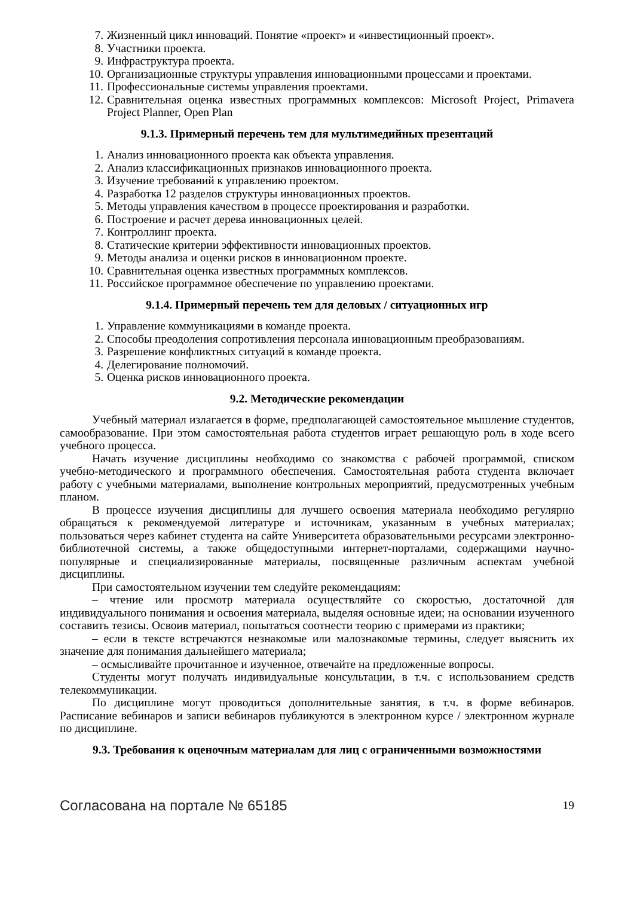7. Жизненный цикл инноваций. Понятие «проект» и «инвестиционный проект».
8. Участники проекта.
9. Инфраструктура проекта.
10. Организационные структуры управления инновационными процессами и проектами.
11. Профессиональные системы управления проектами.
12. Сравнительная оценка известных программных комплексов: Microsoft Project, Primavera Project Planner, Open Plan
9.1.3. Примерный перечень тем для мультимедийных презентаций
1. Анализ инновационного проекта как объекта управления.
2. Анализ классификационных признаков инновационного проекта.
3. Изучение требований к управлению проектом.
4. Разработка 12 разделов структуры инновационных проектов.
5. Методы управления качеством в процессе проектирования и разработки.
6. Построение и расчет дерева инновационных целей.
7. Контроллинг проекта.
8. Статические критерии эффективности инновационных проектов.
9. Методы анализа и оценки рисков в инновационном проекте.
10. Сравнительная оценка известных программных комплексов.
11. Российское программное обеспечение по управлению проектами.
9.1.4. Примерный перечень тем для деловых / ситуационных игр
1. Управление коммуникациями в команде проекта.
2. Способы преодоления сопротивления персонала инновационным преобразованиям.
3. Разрешение конфликтных ситуаций в команде проекта.
4. Делегирование полномочий.
5. Оценка рисков инновационного проекта.
9.2. Методические рекомендации
Учебный материал излагается в форме, предполагающей самостоятельное мышление студентов, самообразование. При этом самостоятельная работа студентов играет решающую роль в ходе всего учебного процесса.
Начать изучение дисциплины необходимо со знакомства с рабочей программой, списком учебно-методического и программного обеспечения. Самостоятельная работа студента включает работу с учебными материалами, выполнение контрольных мероприятий, предусмотренных учебным планом.
В процессе изучения дисциплины для лучшего освоения материала необходимо регулярно обращаться к рекомендуемой литературе и источникам, указанным в учебных материалах; пользоваться через кабинет студента на сайте Университета образовательными ресурсами электронно-библиотечной системы, а также общедоступными интернет-порталами, содержащими научно-популярные и специализированные материалы, посвященные различным аспектам учебной дисциплины.
При самостоятельном изучении тем следуйте рекомендациям:
– чтение или просмотр материала осуществляйте со скоростью, достаточной для индивидуального понимания и освоения материала, выделяя основные идеи; на основании изученного составить тезисы. Освоив материал, попытаться соотнести теорию с примерами из практики;
– если в тексте встречаются незнакомые или малознакомые термины, следует выяснить их значение для понимания дальнейшего материала;
– осмысливайте прочитанное и изученное, отвечайте на предложенные вопросы.
Студенты могут получать индивидуальные консультации, в т.ч. с использованием средств телекоммуникации.
По дисциплине могут проводиться дополнительные занятия, в т.ч. в форме вебинаров. Расписание вебинаров и записи вебинаров публикуются в электронном курсе / электронном журнале по дисциплине.
9.3. Требования к оценочным материалам для лиц с ограниченными возможностями
Согласована на портале № 65185 19